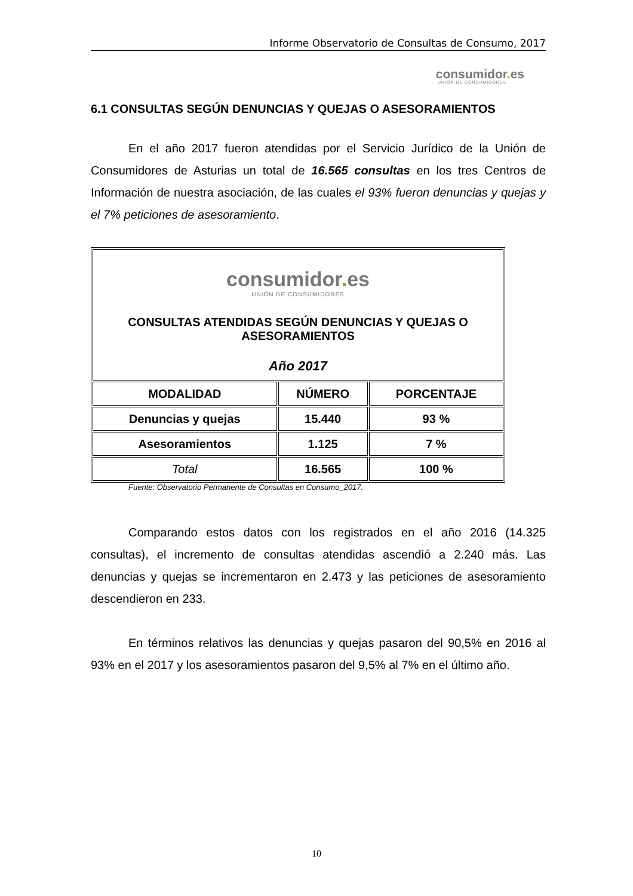Informe Observatorio de Consultas de Consumo, 2017
consumidor. es
UNIÓN DE CONSUMIDORES
6.1 CONSULTAS SEGÚN DENUNCIAS Y QUEJAS O ASESORAMIENTOS
En el año 2017 fueron atendidas por el Servicio Jurídico de la Unión de Consumidores de Asturias un total de 16.565 consultas en los tres Centros de Información de nuestra asociación, de las cuales el 93% fueron denuncias y quejas y el 7% peticiones de asesoramiento.
| consumidor . es UNIÓN DE CONSUMIDORES CONSULTAS ATENDIDAS SEGÚN DENUNCIAS Y QUEJAS O ASESORAMIENTOS Año 2017 | | |
| MODALIDAD | NÚMERO | PORCENTAJE |
| Denuncias y quejas | 15.440 | 93 % |
| Asesoramientos | 1.125 | 7 % |
| Total | 16.565 | 100 % |
Fuente: Observatorio Permanente de Consultas en Consumo_2017.
Comparando estos datos con los registrados en el año 2016 (14.325 consultas), el incremento de consultas atendidas ascendió a 2.240 más. Las denuncias y quejas se incrementaron en 2.473 y las peticiones de asesoramiento descendieron en 233.
En términos relativos las denuncias y quejas pasaron del 90,5% en 2016 al 93% en el 2017 y los asesoramientos pasaron del 9,5% al 7% en el último año.
10